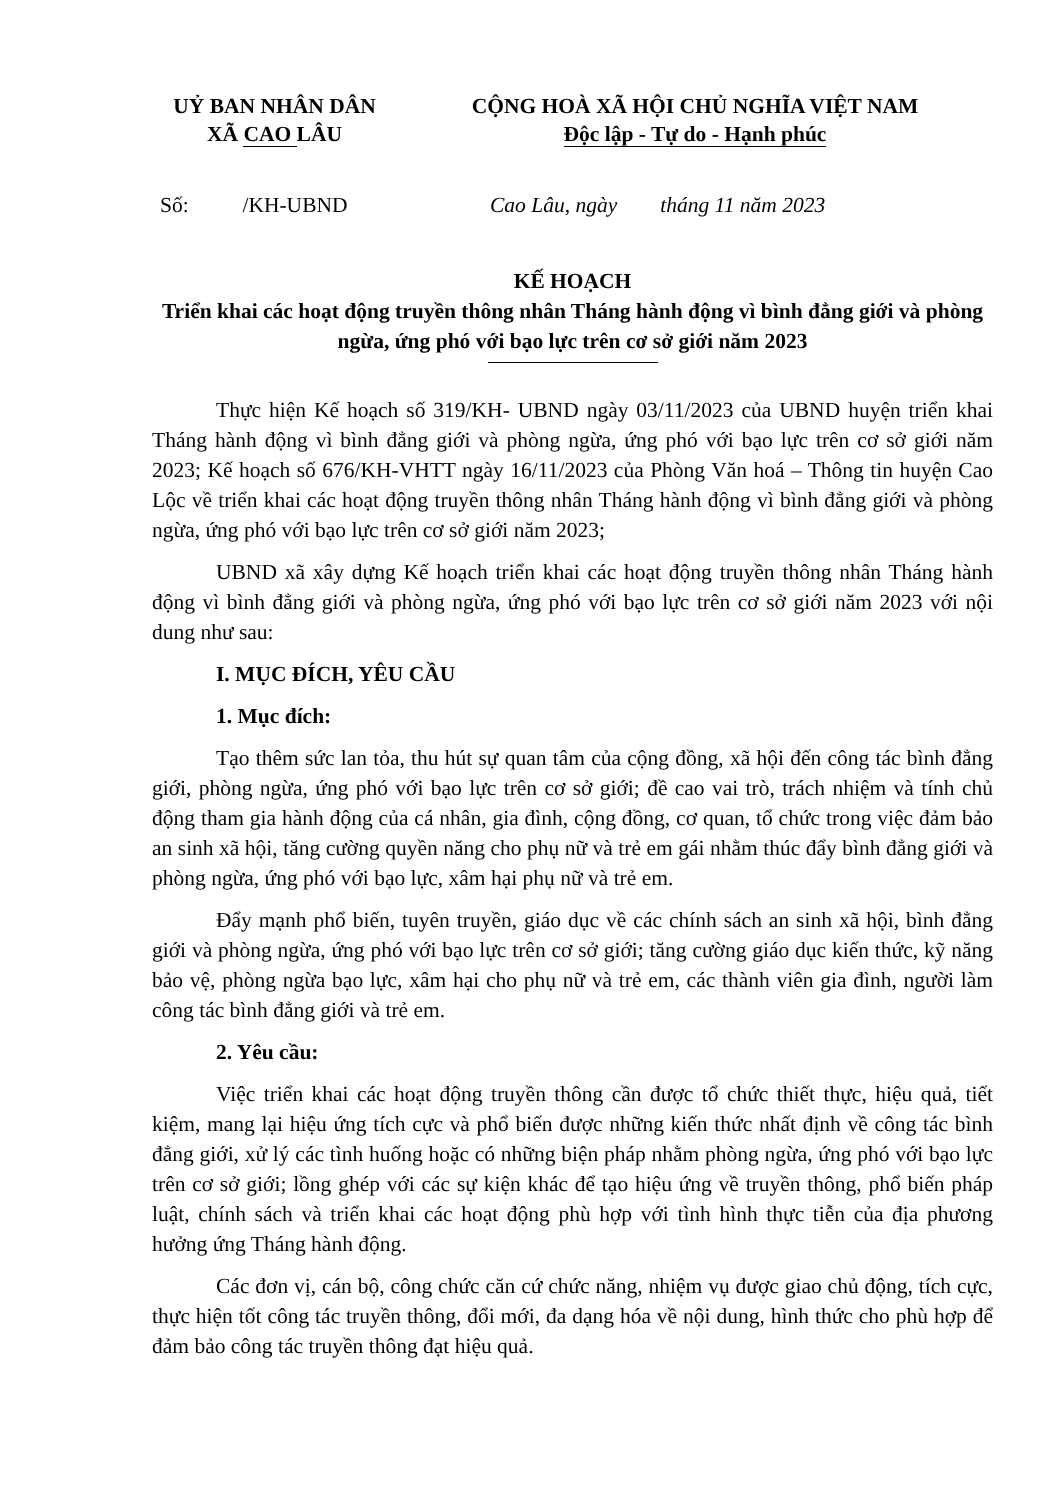UỶ BAN NHÂN DÂN
XÃ CAO LÂU
CỘNG HOÀ XÃ HỘI CHỦ NGHĨA VIỆT NAM
Độc lập - Tự do - Hạnh phúc
Số: /KH-UBND Cao Lâu, ngày tháng 11 năm 2023
KẾ HOẠCH
Triển khai các hoạt động truyền thông nhân Tháng hành động vì bình đẳng giới và phòng ngừa, ứng phó với bạo lực trên cơ sở giới năm 2023
Thực hiện Kế hoạch số 319/KH- UBND ngày 03/11/2023 của UBND huyện triển khai Tháng hành động vì bình đẳng giới và phòng ngừa, ứng phó với bạo lực trên cơ sở giới năm 2023; Kế hoạch số 676/KH-VHTT ngày 16/11/2023 của Phòng Văn hoá – Thông tin huyện Cao Lộc về triển khai các hoạt động truyền thông nhân Tháng hành động vì bình đẳng giới và phòng ngừa, ứng phó với bạo lực trên cơ sở giới năm 2023;
UBND xã xây dựng Kế hoạch triển khai các hoạt động truyền thông nhân Tháng hành động vì bình đẳng giới và phòng ngừa, ứng phó với bạo lực trên cơ sở giới năm 2023 với nội dung như sau:
I. MỤC ĐÍCH, YÊU CẦU
1. Mục đích:
Tạo thêm sức lan tỏa, thu hút sự quan tâm của cộng đồng, xã hội đến công tác bình đẳng giới, phòng ngừa, ứng phó với bạo lực trên cơ sở giới; đề cao vai trò, trách nhiệm và tính chủ động tham gia hành động của cá nhân, gia đình, cộng đồng, cơ quan, tổ chức trong việc đảm bảo an sinh xã hội, tăng cường quyền năng cho phụ nữ và trẻ em gái nhằm thúc đẩy bình đẳng giới và phòng ngừa, ứng phó với bạo lực, xâm hại phụ nữ và trẻ em.
Đẩy mạnh phổ biến, tuyên truyền, giáo dục về các chính sách an sinh xã hội, bình đẳng giới và phòng ngừa, ứng phó với bạo lực trên cơ sở giới; tăng cường giáo dục kiến thức, kỹ năng bảo vệ, phòng ngừa bạo lực, xâm hại cho phụ nữ và trẻ em, các thành viên gia đình, người làm công tác bình đẳng giới và trẻ em.
2. Yêu cầu:
Việc triển khai các hoạt động truyền thông cần được tổ chức thiết thực, hiệu quả, tiết kiệm, mang lại hiệu ứng tích cực và phổ biến được những kiến thức nhất định về công tác bình đẳng giới, xử lý các tình huống hoặc có những biện pháp nhằm phòng ngừa, ứng phó với bạo lực trên cơ sở giới; lồng ghép với các sự kiện khác để tạo hiệu ứng về truyền thông, phổ biến pháp luật, chính sách và triển khai các hoạt động phù hợp với tình hình thực tiễn của địa phương hưởng ứng Tháng hành động.
Các đơn vị, cán bộ, công chức căn cứ chức năng, nhiệm vụ được giao chủ động, tích cực, thực hiện tốt công tác truyền thông, đổi mới, đa dạng hóa về nội dung, hình thức cho phù hợp để đảm bảo công tác truyền thông đạt hiệu quả.